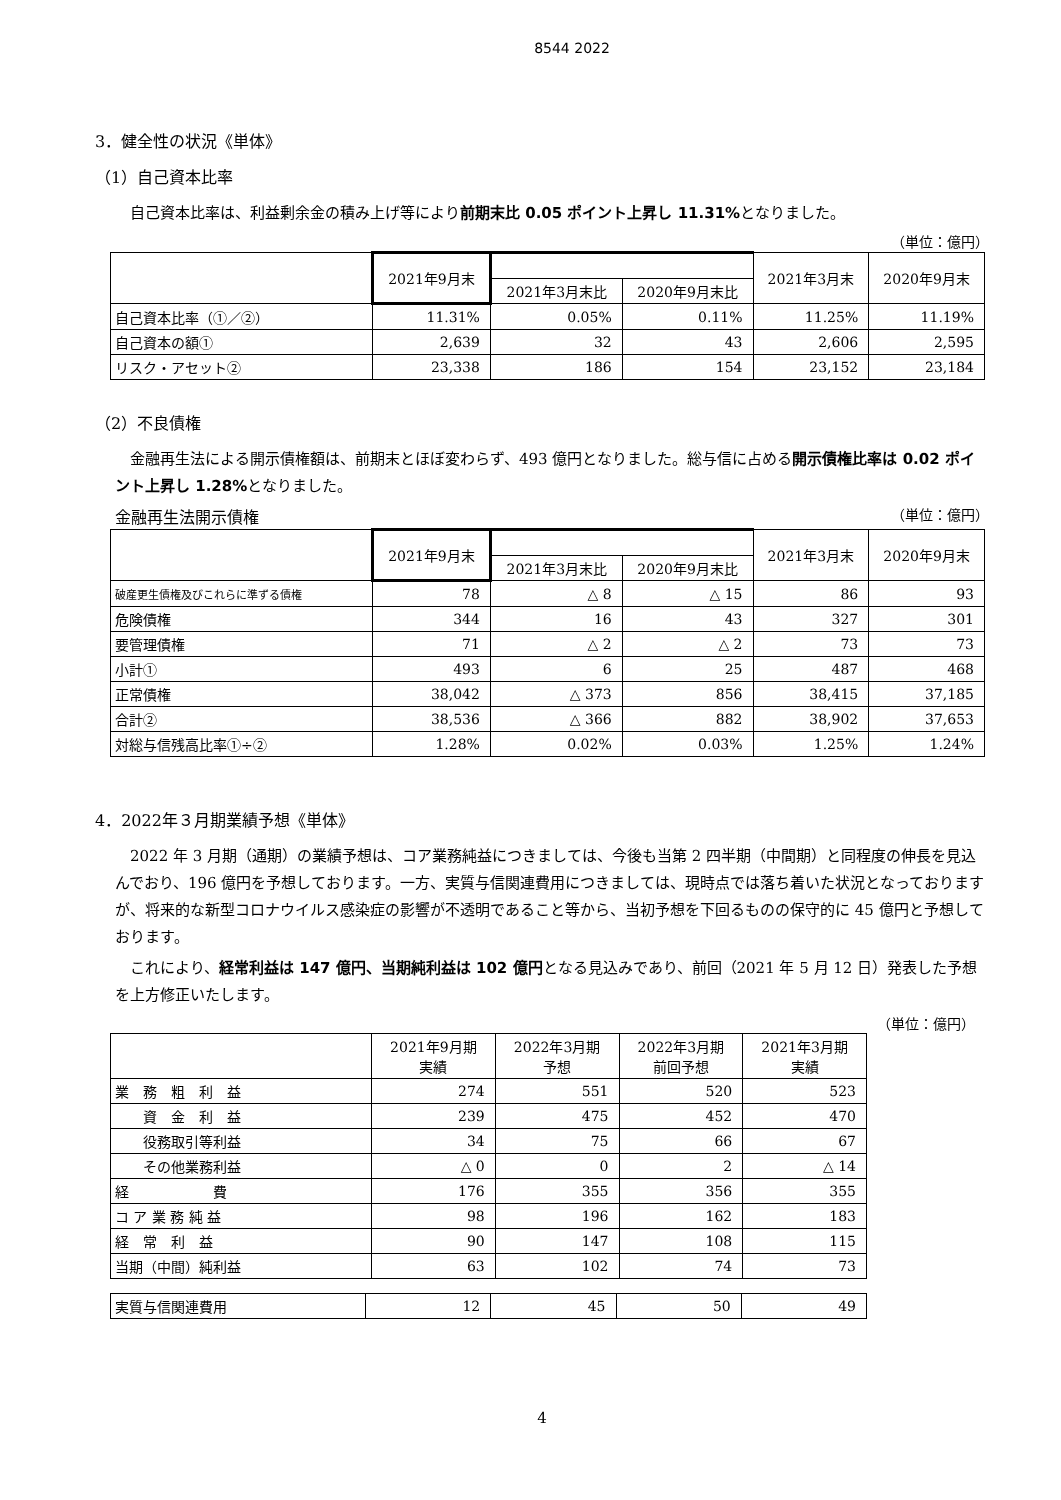8544 2022
3．健全性の状況《単体》
（1）自己資本比率
自己資本比率は、利益剰余金の積み上げ等により前期末比 0.05 ポイント上昇し 11.31% となりました。
（単位：億円）
| | 2021年9月末 | | | 2021年3月末 | 2020年9月末 |
| --- | --- | --- | --- | --- | --- |
| | | 2021年3月末比 | 2020年9月末比 | | |
| 自己資本比率（①／②） | 11.31% | 0.05% | 0.11% | 11.25% | 11.19% |
| 自己資本の額① | 2,639 | 32 | 43 | 2,606 | 2,595 |
| リスク・アセット② | 23,338 | 186 | 154 | 23,152 | 23,184 |
（2）不良債権
金融再生法による開示債権額は、前期末とほぼ変わらず、493 億円となりました。総与信に占める開示債権比率は 0.02 ポイント上昇し 1.28% となりました。
金融再生法開示債権 （単位：億円）
| | 2021年9月末 | | | 2021年3月末 | 2020年9月末 |
| --- | --- | --- | --- | --- | --- |
| | | 2021年3月末比 | 2020年9月末比 | | |
| 破産更生債権及びこれらに準ずる債権 | 78 | △ 8 | △ 15 | 86 | 93 |
| 危険債権 | 344 | 16 | 43 | 327 | 301 |
| 要管理債権 | 71 | △ 2 | △ 2 | 73 | 73 |
| 小計① | 493 | 6 | 25 | 487 | 468 |
| 正常債権 | 38,042 | △ 373 | 856 | 38,415 | 37,185 |
| 合計② | 38,536 | △ 366 | 882 | 38,902 | 37,653 |
| 対総与信残高比率①÷② | 1.28% | 0.02% | 0.03% | 1.25% | 1.24% |
4．2022年３月期業績予想《単体》
2022 年 3 月期（通期）の業績予想は、コア業務純益につきましては、今後も当第 2 四半期（中間期）と同程度の伸長を見込んでおり、196 億円を予想しております。一方、実質与信関連費用につきましては、現時点では落ち着いた状況となっておりますが、将来的な新型コロナウイルス感染症の影響が不透明であること等から、当初予想を下回るものの保守的に 45 億円と予想しております。
これにより、経常利益は 147 億円、当期純利益は 102 億円となる見込みであり、前回（2021 年 5 月 12 日）発表した予想を上方修正いたします。
（単位：億円）
| | 2021年9月期 実績 | 2022年3月期 予想 | 2022年3月期 前回予想 | 2021年3月期 実績 |
| --- | --- | --- | --- | --- |
| 業 務 粗 利 益 | 274 | 551 | 520 | 523 |
| 資 金 利 益 | 239 | 475 | 452 | 470 |
| 役務取引等利益 | 34 | 75 | 66 | 67 |
| その他業務利益 | △ 0 | 0 | 2 | △ 14 |
| 経 費 | 176 | 355 | 356 | 355 |
| コ ア 業 務 純 益 | 98 | 196 | 162 | 183 |
| 経 常 利 益 | 90 | 147 | 108 | 115 |
| 当期（中間）純利益 | 63 | 102 | 74 | 73 |
| 実質与信関連費用 | 12 | 45 | 50 | 49 |
4